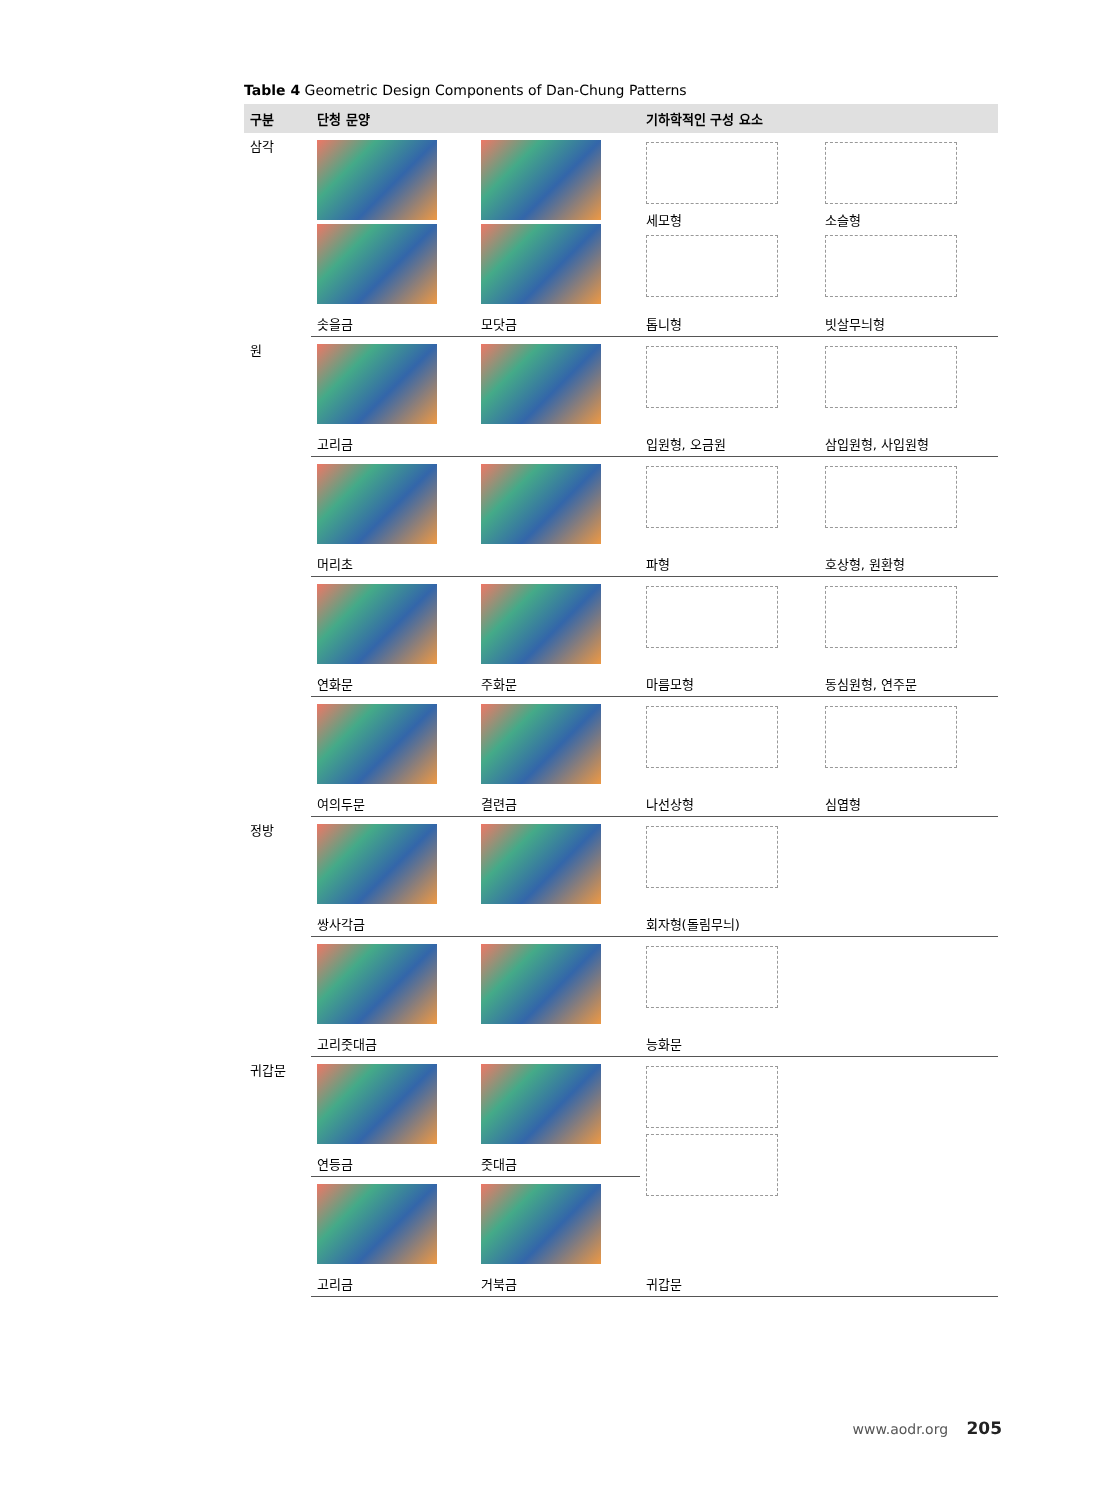Table 4 Geometric Design Components of Dan-Chung Patterns
| 구분 | 단청 문양 | | 기하학적인 구성 요소 | |
| --- | --- | --- | --- | --- |
| 삼각 | | | 세모형 | 소슬형 |
| | 솟을금 | 모닷금 | 톱니형 | 빗살무늬형 |
| 원 | | | | |
| | 고리금 | | 입원형, 오금원 | 삼입원형, 사입원형 |
| | 머리초 | | 파형 | 호상형, 원환형 |
| | 연화문 | 주화문 | 마름모형 | 동심원형, 연주문 |
| | 여의두문 | 결련금 | 나선상형 | 심엽형 |
| 정방 | | | | |
| | 쌍사각금 | | 회자형(돌림무늬) | |
| | 고리줏대금 | | 능화문 | |
| 귀갑문 | | | | |
| | 연등금 | 줏대금 | | |
| | 고리금 | 거북금 | 귀갑문 | |
www.aodr.org 205